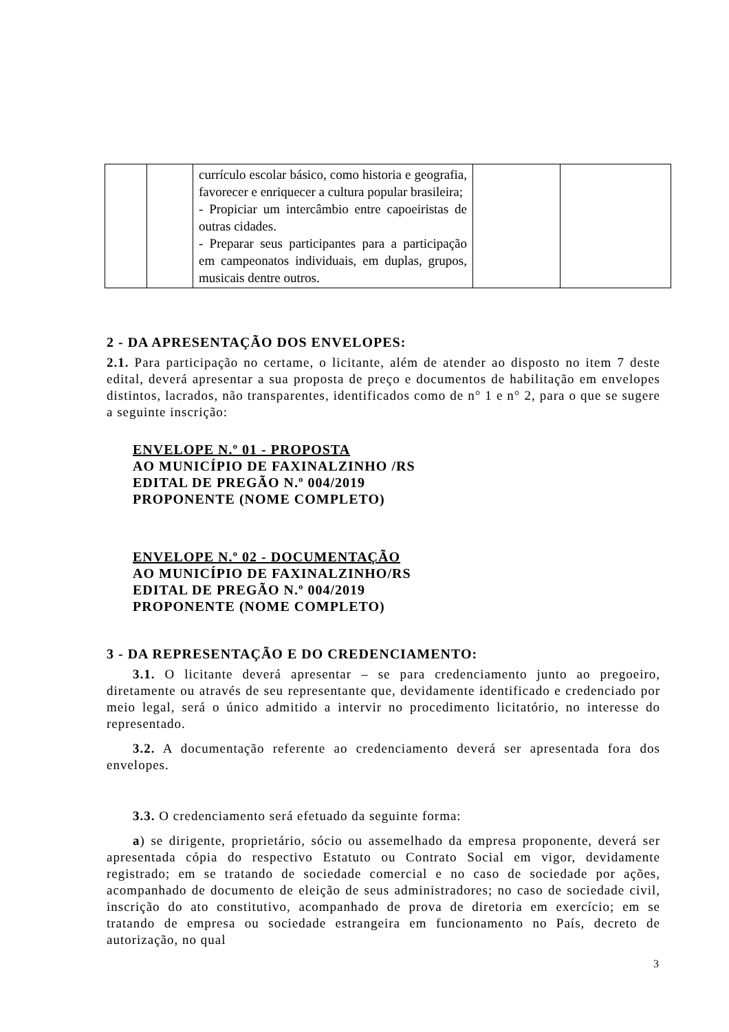| | | currículo escolar básico, como historia e geografia, favorecer e enriquecer a cultura popular brasileira; - Propiciar um intercâmbio entre capoeiristas de outras cidades. - Preparar seus participantes para a participação em campeonatos individuais, em duplas, grupos, musicais dentre outros. | | |
2 - DA APRESENTAÇÃO DOS ENVELOPES:
2.1. Para participação no certame, o licitante, além de atender ao disposto no item 7 deste edital, deverá apresentar a sua proposta de preço e documentos de habilitação em envelopes distintos, lacrados, não transparentes, identificados como de n° 1 e n° 2, para o que se sugere a seguinte inscrição:
ENVELOPE N.º 01 - PROPOSTA
AO MUNICÍPIO DE FAXINALZINHO /RS
EDITAL DE PREGÃO N.º 004/2019
PROPONENTE (NOME COMPLETO)
ENVELOPE N.º 02 - DOCUMENTAÇÃO
AO MUNICÍPIO DE FAXINALZINHO/RS
EDITAL DE PREGÃO N.º 004/2019
PROPONENTE (NOME COMPLETO)
3 - DA REPRESENTAÇÃO E DO CREDENCIAMENTO:
3.1. O licitante deverá apresentar – se para credenciamento junto ao pregoeiro, diretamente ou através de seu representante que, devidamente identificado e credenciado por meio legal, será o único admitido a intervir no procedimento licitatório, no interesse do representado.
3.2. A documentação referente ao credenciamento deverá ser apresentada fora dos envelopes.
3.3. O credenciamento será efetuado da seguinte forma:
a) se dirigente, proprietário, sócio ou assemelhado da empresa proponente, deverá ser apresentada cópia do respectivo Estatuto ou Contrato Social em vigor, devidamente registrado; em se tratando de sociedade comercial e no caso de sociedade por ações, acompanhado de documento de eleição de seus administradores; no caso de sociedade civil, inscrição do ato constitutivo, acompanhado de prova de diretoria em exercício; em se tratando de empresa ou sociedade estrangeira em funcionamento no País, decreto de autorização, no qual
3